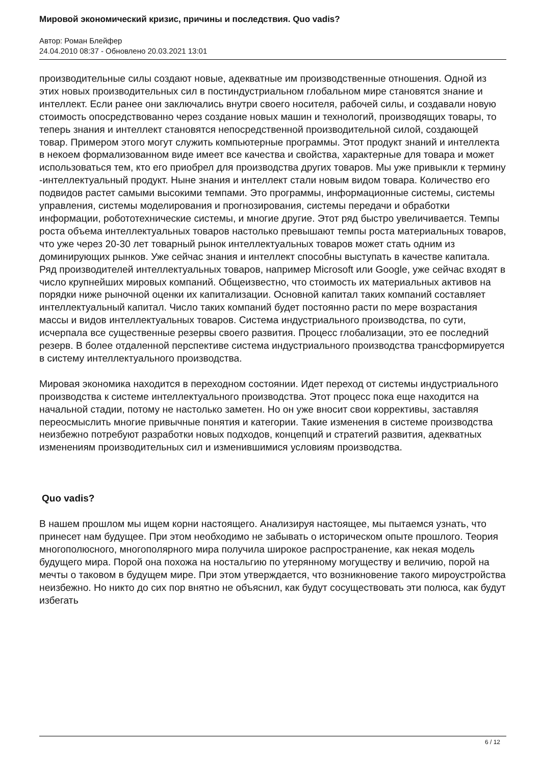Мировой экономический кризис, причины и последствия. Quo vadis?
Автор: Роман Блейфер
24.04.2010 08:37 - Обновлено 20.03.2021 13:01
производительные силы создают новые, адекватные им производственные отношения. Одной из этих новых производительных сил в постиндустриальном глобальном мире становятся знание и интеллект. Если ранее они заключались внутри своего носителя, рабочей силы, и создавали новую стоимость опосредствованно через создание новых машин и технологий, производящих товары, то теперь знания и интеллект становятся непосредственной производительной силой, создающей товар. Примером этого могут служить компьютерные программы. Этот продукт знаний и интеллекта в некоем формализованном виде имеет все качества и свойства, характерные для товара и может использоваться тем, кто его приобрел для производства других товаров. Мы уже привыкли к термину -интеллектуальный продукт. Ныне знания и интеллект стали новым видом товара. Количество его подвидов растет самыми высокими темпами. Это программы, информационные системы, системы управления, системы моделирования и прогнозирования, системы передачи и обработки информации, робототехнические системы, и многие другие. Этот ряд быстро увеличивается. Темпы роста объема интеллектуальных товаров настолько превышают темпы роста материальных товаров, что уже через 20-30 лет товарный рынок интеллектуальных товаров может стать одним из доминирующих рынков. Уже сейчас знания и интеллект способны выступать в качестве капитала. Ряд производителей интеллектуальных товаров, например Microsoft или Google, уже сейчас входят в число крупнейших мировых компаний. Общеизвестно, что стоимость их материальных активов на порядки ниже рыночной оценки их капитализации. Основной капитал таких компаний составляет интеллектуальный капитал. Число таких компаний будет постоянно расти по мере возрастания массы и видов интеллектуальных товаров. Система индустриального производства, по сути, исчерпала все существенные резервы своего развития. Процесс глобализации, это ее последний резерв. В более отдаленной перспективе система индустриального производства трансформируется в систему интеллектуального производства.
Мировая экономика находится в переходном состоянии. Идет переход от системы индустриального производства к системе интеллектуального производства. Этот процесс пока еще находится на начальной стадии, потому не настолько заметен. Но он уже вносит свои коррективы, заставляя переосмыслить многие привычные понятия и категории. Такие изменения в системе производства неизбежно потребуют разработки новых подходов, концепций и стратегий развития, адекватных изменениям производительных сил и изменившимися условиям производства.
Quo vadis?
В нашем прошлом мы ищем корни настоящего. Анализируя настоящее, мы пытаемся узнать, что принесет нам будущее. При этом необходимо не забывать о историческом опыте прошлого. Теория многополюсного, многополярного мира получила широкое распространение, как некая модель будущего мира. Порой она похожа на ностальгию по утерянному могуществу и величию, порой на мечты о таковом в будущем мире. При этом утверждается, что возникновение такого мироустройства неизбежно. Но никто до сих пор внятно не объяснил, как будут сосуществовать эти полюса, как будут избегать
6 / 12